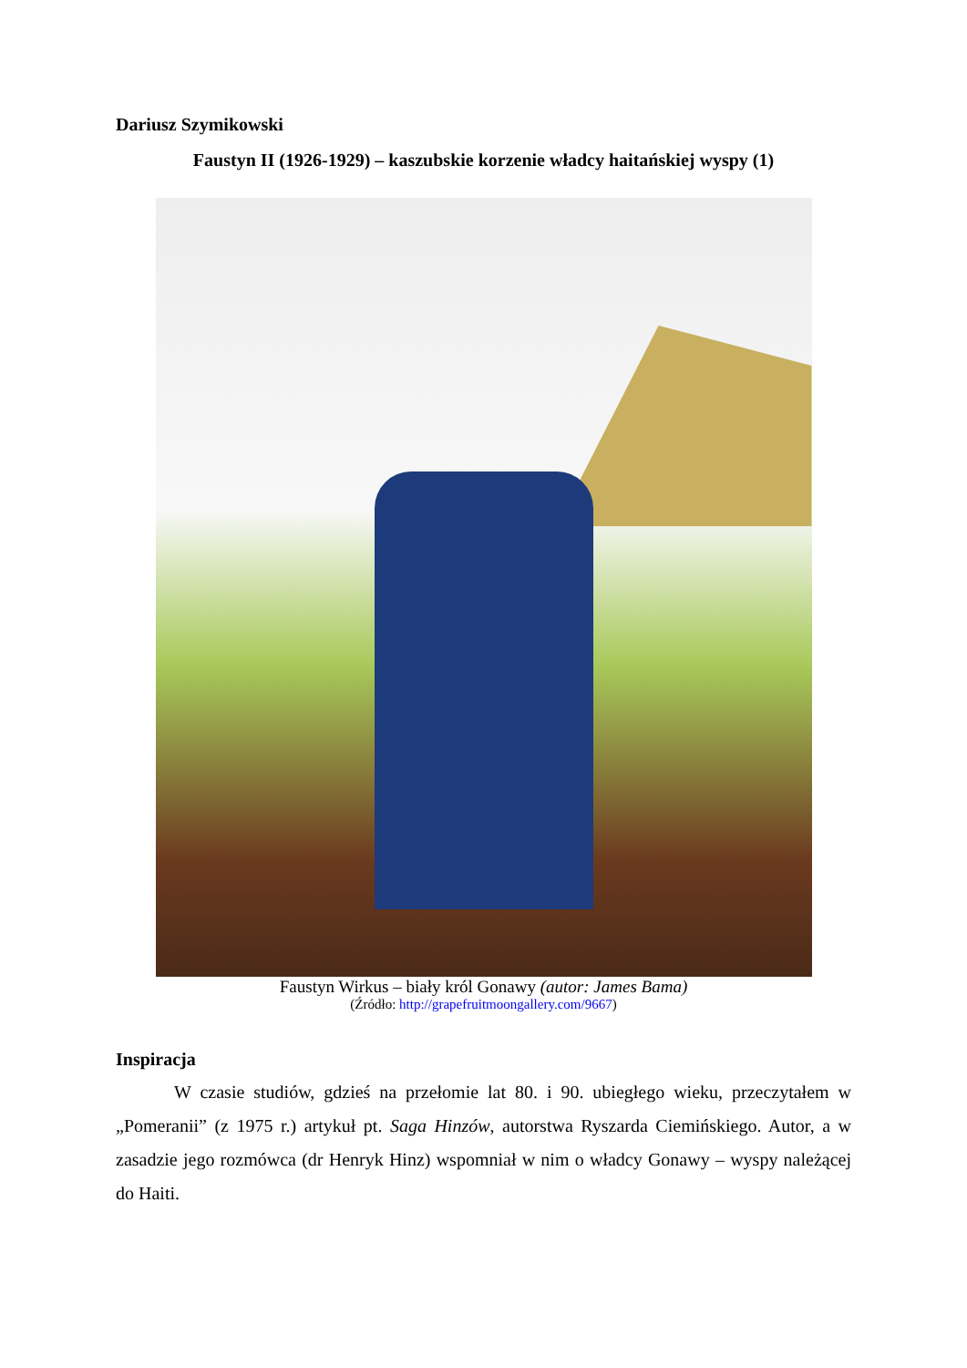Dariusz Szymikowski
Faustyn II (1926-1929) – kaszubskie korzenie władcy haitańskiej wyspy (1)
Faustyn Wirkus – biały król Gonawy (autor: James Bama)
(Źródło: http://grapefruitmoongallery.com/9667)
Inspiracja
W czasie studiów, gdzieś na przełomie lat 80. i 90. ubiegłego wieku, przeczytałem w „Pomeranii” (z 1975 r.) artykuł pt. Saga Hinzów, autorstwa Ryszarda Ciemińskiego. Autor, a w zasadzie jego rozmówca (dr Henryk Hinz) wspomniał w nim o władcy Gonawy – wyspy należącej do Haiti.